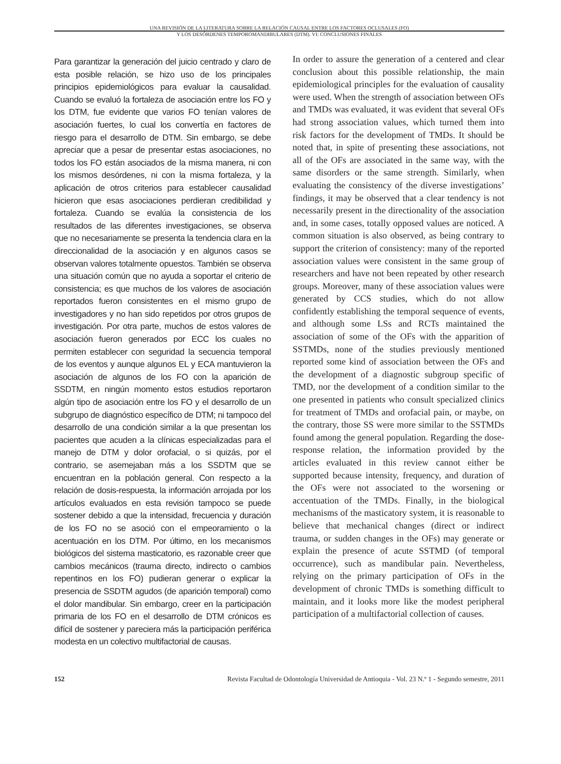UNA REVISIÓN DE LA LITERATURA SOBRE LA RELACIÓN CAUSAL ENTRE LOS FACTORES OCLUSALES (FO)
Y LOS DESÓRDENES TEMPOROMANDIBULARES (DTM). VI: CONCLUSIONES FINALES
Para garantizar la generación del juicio centrado y claro de esta posible relación, se hizo uso de los principales principios epidemiológicos para evaluar la causalidad. Cuando se evaluó la fortaleza de asociación entre los FO y los DTM, fue evidente que varios FO tenían valores de asociación fuertes, lo cual los convertía en factores de riesgo para el desarrollo de DTM. Sin embargo, se debe apreciar que a pesar de presentar estas asociaciones, no todos los FO están asociados de la misma manera, ni con los mismos desórdenes, ni con la misma fortaleza, y la aplicación de otros criterios para establecer causalidad hicieron que esas asociaciones perdieran credibilidad y fortaleza. Cuando se evalúa la consistencia de los resultados de las diferentes investigaciones, se observa que no necesariamente se presenta la tendencia clara en la direccionalidad de la asociación y en algunos casos se observan valores totalmente opuestos. También se observa una situación común que no ayuda a soportar el criterio de consistencia; es que muchos de los valores de asociación reportados fueron consistentes en el mismo grupo de investigadores y no han sido repetidos por otros grupos de investigación. Por otra parte, muchos de estos valores de asociación fueron generados por ECC los cuales no permiten establecer con seguridad la secuencia temporal de los eventos y aunque algunos EL y ECA mantuvieron la asociación de algunos de los FO con la aparición de SSDTM, en ningún momento estos estudios reportaron algún tipo de asociación entre los FO y el desarrollo de un subgrupo de diagnóstico específico de DTM; ni tampoco del desarrollo de una condición similar a la que presentan los pacientes que acuden a la clínicas especializadas para el manejo de DTM y dolor orofacial, o si quizás, por el contrario, se asemejaban más a los SSDTM que se encuentran en la población general. Con respecto a la relación de dosis-respuesta, la información arrojada por los artículos evaluados en esta revisión tampoco se puede sostener debido a que la intensidad, frecuencia y duración de los FO no se asoció con el empeoramiento o la acentuación en los DTM. Por último, en los mecanismos biológicos del sistema masticatorio, es razonable creer que cambios mecánicos (trauma directo, indirecto o cambios repentinos en los FO) pudieran generar o explicar la presencia de SSDTM agudos (de aparición temporal) como el dolor mandibular. Sin embargo, creer en la participación primaria de los FO en el desarrollo de DTM crónicos es difícil de sostener y pareciera más la participación periférica modesta en un colectivo multifactorial de causas.
In order to assure the generation of a centered and clear conclusion about this possible relationship, the main epidemiological principles for the evaluation of causality were used. When the strength of association between OFs and TMDs was evaluated, it was evident that several OFs had strong association values, which turned them into risk factors for the development of TMDs. It should be noted that, in spite of presenting these associations, not all of the OFs are associated in the same way, with the same disorders or the same strength. Similarly, when evaluating the consistency of the diverse investigations’ findings, it may be observed that a clear tendency is not necessarily present in the directionality of the association and, in some cases, totally opposed values are noticed. A common situation is also observed, as being contrary to support the criterion of consistency: many of the reported association values were consistent in the same group of researchers and have not been repeated by other research groups. Moreover, many of these association values were generated by CCS studies, which do not allow confidently establishing the temporal sequence of events, and although some LSs and RCTs maintained the association of some of the OFs with the apparition of SSTMDs, none of the studies previously mentioned reported some kind of association between the OFs and the development of a diagnostic subgroup specific of TMD, nor the development of a condition similar to the one presented in patients who consult specialized clinics for treatment of TMDs and orofacial pain, or maybe, on the contrary, those SS were more similar to the SSTMDs found among the general population. Regarding the dose-response relation, the information provided by the articles evaluated in this review cannot either be supported because intensity, frequency, and duration of the OFs were not associated to the worsening or accentuation of the TMDs. Finally, in the biological mechanisms of the masticatory system, it is reasonable to believe that mechanical changes (direct or indirect trauma, or sudden changes in the OFs) may generate or explain the presence of acute SSTMD (of temporal occurrence), such as mandibular pain. Nevertheless, relying on the primary participation of OFs in the development of chronic TMDs is something difficult to maintain, and it looks more like the modest peripheral participation of a multifactorial collection of causes.
152 Revista Facultad de Odontología Universidad de Antioquia - Vol. 23 N.º 1 - Segundo semestre, 2011